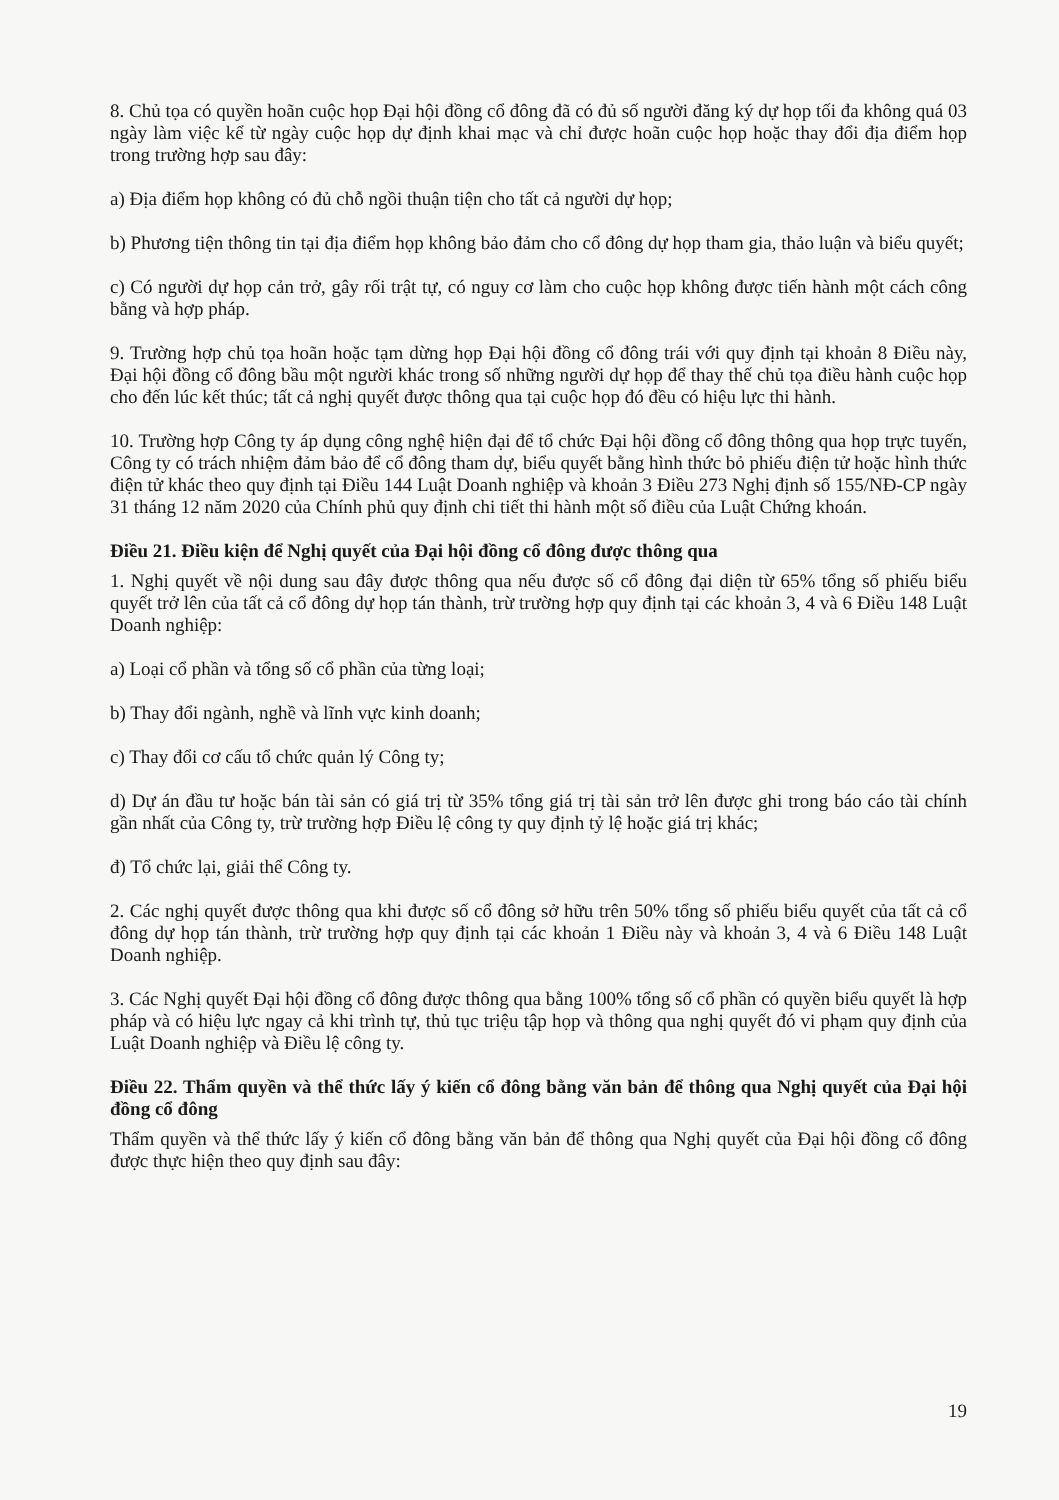8. Chủ tọa có quyền hoãn cuộc họp Đại hội đồng cổ đông đã có đủ số người đăng ký dự họp tối đa không quá 03 ngày làm việc kể từ ngày cuộc họp dự định khai mạc và chỉ được hoãn cuộc họp hoặc thay đổi địa điểm họp trong trường hợp sau đây:
a) Địa điểm họp không có đủ chỗ ngồi thuận tiện cho tất cả người dự họp;
b) Phương tiện thông tin tại địa điểm họp không bảo đảm cho cổ đông dự họp tham gia, thảo luận và biểu quyết;
c) Có người dự họp cản trở, gây rối trật tự, có nguy cơ làm cho cuộc họp không được tiến hành một cách công bằng và hợp pháp.
9. Trường hợp chủ tọa hoãn hoặc tạm dừng họp Đại hội đồng cổ đông trái với quy định tại khoản 8 Điều này, Đại hội đồng cổ đông bầu một người khác trong số những người dự họp để thay thế chủ tọa điều hành cuộc họp cho đến lúc kết thúc; tất cả nghị quyết được thông qua tại cuộc họp đó đều có hiệu lực thi hành.
10. Trường hợp Công ty áp dụng công nghệ hiện đại để tổ chức Đại hội đồng cổ đông thông qua họp trực tuyến, Công ty có trách nhiệm đảm bảo để cổ đông tham dự, biểu quyết bằng hình thức bỏ phiếu điện tử hoặc hình thức điện tử khác theo quy định tại Điều 144 Luật Doanh nghiệp và khoản 3 Điều 273 Nghị định số 155/NĐ-CP ngày 31 tháng 12 năm 2020 của Chính phủ quy định chi tiết thi hành một số điều của Luật Chứng khoán.
Điều 21. Điều kiện để Nghị quyết của Đại hội đồng cổ đông được thông qua
1. Nghị quyết về nội dung sau đây được thông qua nếu được số cổ đông đại diện từ 65% tổng số phiếu biểu quyết trở lên của tất cả cổ đông dự họp tán thành, trừ trường hợp quy định tại các khoản 3, 4 và 6 Điều 148 Luật Doanh nghiệp:
a) Loại cổ phần và tổng số cổ phần của từng loại;
b) Thay đổi ngành, nghề và lĩnh vực kinh doanh;
c) Thay đổi cơ cấu tổ chức quản lý Công ty;
d) Dự án đầu tư hoặc bán tài sản có giá trị từ 35% tổng giá trị tài sản trở lên được ghi trong báo cáo tài chính gần nhất của Công ty, trừ trường hợp Điều lệ công ty quy định tỷ lệ hoặc giá trị khác;
đ) Tổ chức lại, giải thể Công ty.
2. Các nghị quyết được thông qua khi được số cổ đông sở hữu trên 50% tổng số phiếu biểu quyết của tất cả cổ đông dự họp tán thành, trừ trường hợp quy định tại các khoản 1 Điều này và khoản 3, 4 và 6 Điều 148 Luật Doanh nghiệp.
3. Các Nghị quyết Đại hội đồng cổ đông được thông qua bằng 100% tổng số cổ phần có quyền biểu quyết là hợp pháp và có hiệu lực ngay cả khi trình tự, thủ tục triệu tập họp và thông qua nghị quyết đó vi phạm quy định của Luật Doanh nghiệp và Điều lệ công ty.
Điều 22. Thẩm quyền và thể thức lấy ý kiến cổ đông bằng văn bản để thông qua Nghị quyết của Đại hội đồng cổ đông
Thẩm quyền và thể thức lấy ý kiến cổ đông bằng văn bản để thông qua Nghị quyết của Đại hội đồng cổ đông được thực hiện theo quy định sau đây:
19